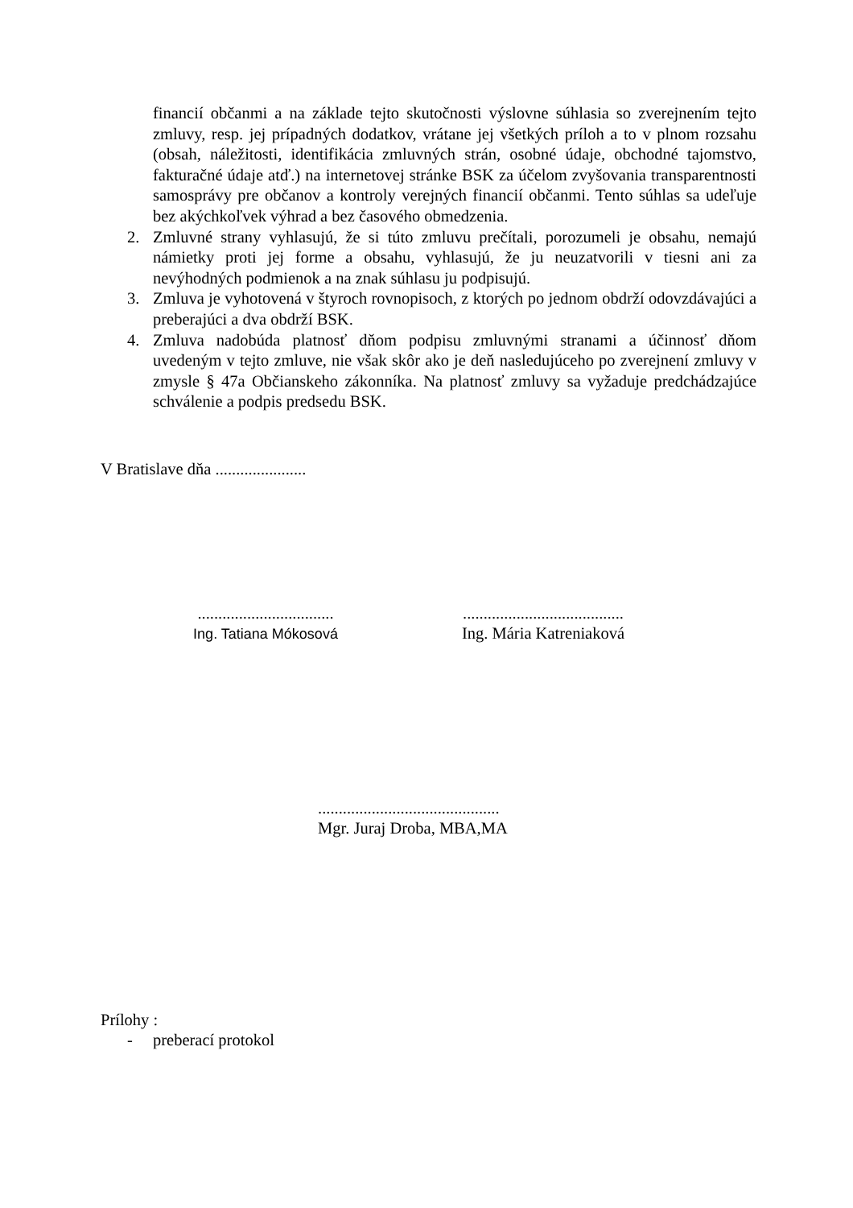financií občanmi a na základe tejto skutočnosti výslovne súhlasia so zverejnením tejto zmluvy, resp. jej prípadných dodatkov, vrátane jej všetkých príloh a to v plnom rozsahu (obsah, náležitosti, identifikácia zmluvných strán, osobné údaje, obchodné tajomstvo, fakturačné údaje atď.) na internetovej stránke BSK za účelom zvyšovania transparentnosti samosprávy pre občanov a kontroly verejných financií občanmi. Tento súhlas sa udeľuje bez akýchkoľvek výhrad a bez časového obmedzenia.
2. Zmluvné strany vyhlasujú, že si túto zmluvu prečítali, porozumeli je obsahu, nemajú námietky proti jej forme a obsahu, vyhlasujú, že ju neuzatvorili v tiesni ani za nevýhodných podmienok a na znak súhlasu ju podpisujú.
3. Zmluva je vyhotovená v štyroch rovnopisoch, z ktorých po jednom obdrží odovzdávajúci a preberajúci a dva obdrží BSK.
4. Zmluva nadobúda platnosť dňom podpisu zmluvnými stranami a účinnosť dňom uvedeným v tejto zmluve, nie však skôr ako je deň nasledujúceho po zverejnení zmluvy v zmysle § 47a Občianskeho zákonníka. Na platnosť zmluvy sa vyžaduje predchádzajúce schválenie a podpis predsedu BSK.
V Bratislave dňa ......................
.................................
Ing. Tatiana Mókosová
.......................................
Ing. Mária Katreniaková
............................................
Mgr. Juraj Droba, MBA,MA
Prílohy :
- preberací protokol